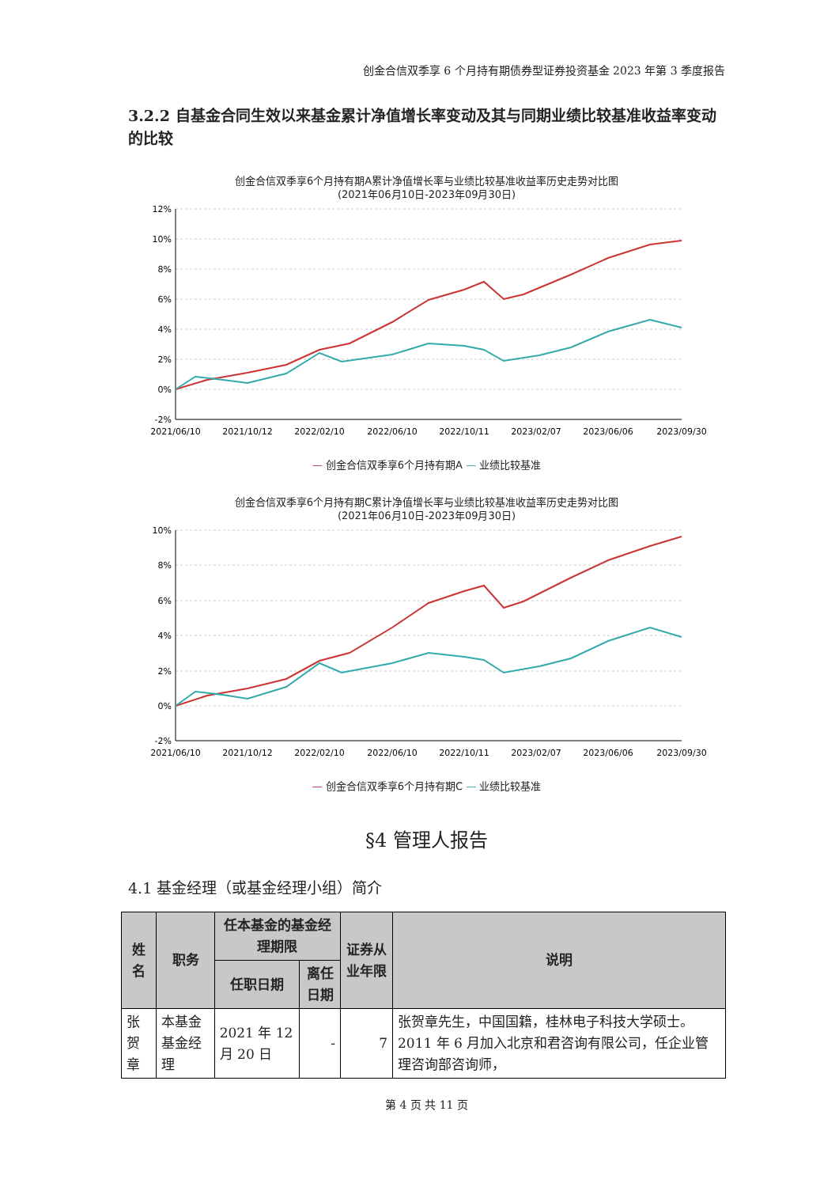创金合信双季享 6 个月持有期债券型证券投资基金 2023 年第 3 季度报告
3.2.2 自基金合同生效以来基金累计净值增长率变动及其与同期业绩比较基准收益率变动的比较
创金合信双季享6个月持有期A累计净值增长率与业绩比较基准收益率历史走势对比图
(2021年06月10日-2023年09月30日)
12%
10%
8%
6%
4%
2%
0%
-2%
2021/06/10
2021/10/12
2022/02/10
2022/06/10
2022/10/11
2023/02/07
2023/06/06
2023/09/30
— 创金合信双季享6个月持有期A — 业绩比较基准
创金合信双季享6个月持有期C累计净值增长率与业绩比较基准收益率历史走势对比图
(2021年06月10日-2023年09月30日)
10%
8%
6%
4%
2%
0%
-2%
2021/06/10
2021/10/12
2022/02/10
2022/06/10
2022/10/11
2023/02/07
2023/06/06
2023/09/30
— 创金合信双季享6个月持有期C — 业绩比较基准
§4 管理人报告
4.1 基金经理（或基金经理小组）简介
| 姓名 | 职务 | 任本基金的基金经理期限 | | 证券从业年限 | 说明 |
| --- | --- | --- | --- | --- | --- |
| | | 任职日期 | 离任日期 | | |
| 张贺章 | 本基金基金经理 | 2021 年 12 月 20 日 | - | 7 | 张贺章先生，中国国籍，桂林电子科技大学硕士。2011 年 6 月加入北京和君咨询有限公司，任企业管理咨询部咨询师， |
第 4 页 共 11 页